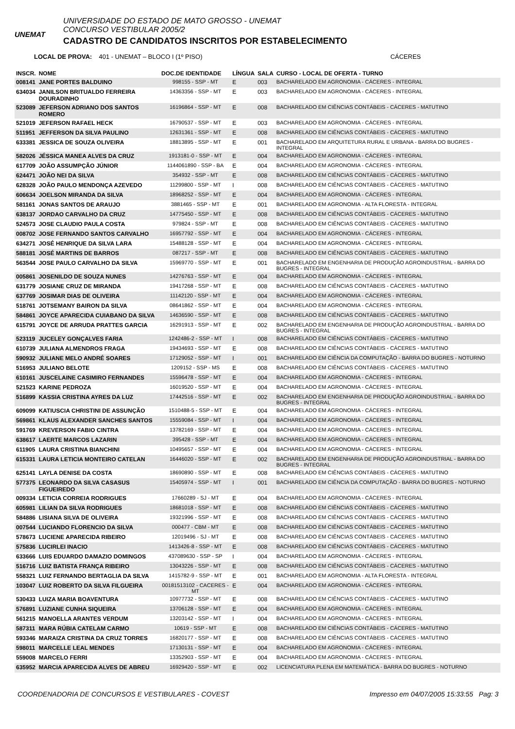UNEMAT
UNIVERSIDADE DO ESTADO DE MATO GROSSO - UNEMAT
CONCURSO VESTIBULAR 2005/2
CADASTRO DE CANDIDATOS INSCRITOS POR ESTABELECIMENTO
LOCAL DE PROVA: 401 - UNEMAT – BLOCO I (1º PISO) CÁCERES
| INSCR. | NOME | DOC.DE IDENTIDADE | LÍNGUA | SALA | CURSO - LOCAL DE OFERTA - TURNO |
| --- | --- | --- | --- | --- | --- |
| 008141 | JANE PORTES BALDUINO | 998155 - SSP - MT | E | 003 | BACHARELADO EM AGRONOMIA - CÁCERES - INTEGRAL |
| 634034 | JANILSON BRITUALDO FERREIRA DOURADINHO | 14363356 - SSP - MT | E | 003 | BACHARELADO EM AGRONOMIA - CÁCERES - INTEGRAL |
| 523089 | JEFERSON ADRIANO DOS SANTOS ROMERO | 16196864 - SSP - MT | E | 008 | BACHARELADO EM CIÊNCIAS CONTÁBEIS - CÁCERES - MATUTINO |
| 521019 | JEFERSON RAFAEL HECK | 16790537 - SSP - MT | E | 003 | BACHARELADO EM AGRONOMIA - CÁCERES - INTEGRAL |
| 511951 | JEFFERSON DA SILVA PAULINO | 12631361 - SSP - MT | E | 008 | BACHARELADO EM CIÊNCIAS CONTÁBEIS - CÁCERES - MATUTINO |
| 633381 | JESSICA DE SOUZA OLIVEIRA | 18813895 - SSP - MT | E | 001 | BACHARELADO EM ARQUITETURA RURAL E URBANA - BARRA DO BUGRES - INTEGRAL |
| 582026 | JÉSSICA MANEA ALVES DA CRUZ | 1913181-0 - SSP - MT | E | 004 | BACHARELADO EM AGRONOMIA - CÁCERES - INTEGRAL |
| 617709 | JOÃO ASSUMPÇÃO JÚNIOR | 1144061890 - SSP - BA | E | 004 | BACHARELADO EM AGRONOMIA - CÁCERES - INTEGRAL |
| 624471 | JOÃO NEI DA SILVA | 354932 - SSP - MT | E | 008 | BACHARELADO EM CIÊNCIAS CONTÁBEIS - CÁCERES - MATUTINO |
| 628328 | JOÃO PAULO MENDONÇA AZEVEDO | 11299800 - SSP - MT | I | 008 | BACHARELADO EM CIÊNCIAS CONTÁBEIS - CÁCERES - MATUTINO |
| 606634 | JOELSON MIRANDA DA SILVA | 18968252 - SSP - MT | E | 004 | BACHARELADO EM AGRONOMIA - CÁCERES - INTEGRAL |
| 581161 | JONAS SANTOS DE ARAUJO | 3881465 - SSP - MT | E | 001 | BACHARELADO EM AGRONOMIA - ALTA FLORESTA - INTEGRAL |
| 638137 | JORDAO CARVALHO DA CRUZ | 14775450 - SSP - MT | E | 008 | BACHARELADO EM CIÊNCIAS CONTÁBEIS - CÁCERES - MATUTINO |
| 524573 | JOSE CLAUDIO PAULA COSTA | 979824 - SSP - MT | E | 008 | BACHARELADO EM CIÊNCIAS CONTÁBEIS - CÁCERES - MATUTINO |
| 008702 | JOSE FERNANDO SANTOS CARVALHO | 16957792 - SSP - MT | E | 004 | BACHARELADO EM AGRONOMIA - CÁCERES - INTEGRAL |
| 634271 | JOSÉ HENRIQUE DA SILVA LARA | 15488128 - SSP - MT | E | 004 | BACHARELADO EM AGRONOMIA - CÁCERES - INTEGRAL |
| 588181 | JOSÉ MARTINS DE BARROS | 087217 - SSP - MT | E | 008 | BACHARELADO EM CIÊNCIAS CONTÁBEIS - CÁCERES - MATUTINO |
| 563544 | JOSE PAULO CARVALHO DA SILVA | 15969770 - SSP - MT | E | 001 | BACHARELADO EM ENGENHARIA DE PRODUÇÃO AGROINDUSTRIAL - BARRA DO BUGRES - INTEGRAL |
| 005861 | JOSENILDO DE SOUZA NUNES | 14276763 - SSP - MT | E | 004 | BACHARELADO EM AGRONOMIA - CÁCERES - INTEGRAL |
| 631779 | JOSIANE CRUZ DE MIRANDA | 19417268 - SSP - MT | E | 008 | BACHARELADO EM CIÊNCIAS CONTÁBEIS - CÁCERES - MATUTINO |
| 637769 | JOSIMAR DIAS DE OLIVEIRA | 11142120 - SSP - MT | E | 004 | BACHARELADO EM AGRONOMIA - CÁCERES - INTEGRAL |
| 518761 | JOTSEMANY BAIRON DA SILVA | 08641862 - SSP - MT | E | 004 | BACHARELADO EM AGRONOMIA - CÁCERES - INTEGRAL |
| 584861 | JOYCE APARECIDA CUIABANO DA SILVA | 14636590 - SSP - MT | E | 008 | BACHARELADO EM CIÊNCIAS CONTÁBEIS - CÁCERES - MATUTINO |
| 615791 | JOYCE DE ARRUDA PRATTES GARCIA | 16291913 - SSP - MT | E | 002 | BACHARELADO EM ENGENHARIA DE PRODUÇÃO AGROINDUSTRIAL - BARRA DO BUGRES - INTEGRAL |
| 523119 | JUCELEY GONÇALVES FARIA | 1242486-2 - SSP - MT | I | 008 | BACHARELADO EM CIÊNCIAS CONTÁBEIS - CÁCERES - MATUTINO |
| 610739 | JULIANA ALMENDROS FRAGA | 19434693 - SSP - MT | E | 008 | BACHARELADO EM CIÊNCIAS CONTÁBEIS - CÁCERES - MATUTINO |
| 590932 | JULIANE MELO ANDRÉ SOARES | 17129052 - SSP - MT | I | 001 | BACHARELADO EM CIÊNCIA DA COMPUTAÇÃO - BARRA DO BUGRES - NOTURNO |
| 516953 | JULIANO BELOTE | 1209152 - SSP - MS | E | 008 | BACHARELADO EM CIÊNCIAS CONTÁBEIS - CÁCERES - MATUTINO |
| 610161 | JUSCELAINE CASIMIRO FERNANDES | 15596478 - SSP - MT | E | 004 | BACHARELADO EM AGRONOMIA - CÁCERES - INTEGRAL |
| 521523 | KARINE PEDROZA | 16019520 - SSP - MT | E | 004 | BACHARELADO EM AGRONOMIA - CÁCERES - INTEGRAL |
| 516899 | KASSIA CRISTINA AYRES DA LUZ | 17442516 - SSP - MT | E | 002 | BACHARELADO EM ENGENHARIA DE PRODUÇÃO AGROINDUSTRIAL - BARRA DO BUGRES - INTEGRAL |
| 609099 | KATIUSCIA CHRISTINI DE ASSUNÇÃO | 1510488-5 - SSP - MT | E | 004 | BACHARELADO EM AGRONOMIA - CÁCERES - INTEGRAL |
| 569861 | KLAUS ALEXANDER SANCHES SANTOS | 15559084 - SSP - MT | I | 004 | BACHARELADO EM AGRONOMIA - CÁCERES - INTEGRAL |
| 591769 | KREVERSON FABIO CINTRA | 13782169 - SSP - MT | E | 004 | BACHARELADO EM AGRONOMIA - CÁCERES - INTEGRAL |
| 638617 | LAERTE MARCOS LAZARIN | 395428 - SSP - MT | E | 004 | BACHARELADO EM AGRONOMIA - CÁCERES - INTEGRAL |
| 611905 | LAURA CRISTINA BIANCHINI | 10495657 - SSP - MT | E | 004 | BACHARELADO EM AGRONOMIA - CÁCERES - INTEGRAL |
| 615331 | LAURA LETICIA MONTEIRO CATELAN | 16446020 - SSP - MT | E | 002 | BACHARELADO EM ENGENHARIA DE PRODUÇÃO AGROINDUSTRIAL - BARRA DO BUGRES - INTEGRAL |
| 625141 | LAYLA DENISE DA COSTA | 18690890 - SSP - MT | E | 008 | BACHARELADO EM CIÊNCIAS CONTÁBEIS - CÁCERES - MATUTINO |
| 577375 | LEONARDO DA SILVA CASASUS FIGUEIREDO | 15405974 - SSP - MT | I | 001 | BACHARELADO EM CIÊNCIA DA COMPUTAÇÃO - BARRA DO BUGRES - NOTURNO |
| 009334 | LETICIA CORREIA RODRIGUES | 17660289 - SJ - MT | E | 004 | BACHARELADO EM AGRONOMIA - CÁCERES - INTEGRAL |
| 605981 | LILIAN DA SILVA RODRIGUES | 18681018 - SSP - MT | E | 008 | BACHARELADO EM CIÊNCIAS CONTÁBEIS - CÁCERES - MATUTINO |
| 584886 | LISIANA SILVA DE OLIVEIRA | 19321996 - SSP - MT | E | 008 | BACHARELADO EM CIÊNCIAS CONTÁBEIS - CÁCERES - MATUTINO |
| 007544 | LUCIANDO FLORENCIO DA SILVA | 000477 - CBM - MT | E | 008 | BACHARELADO EM CIÊNCIAS CONTÁBEIS - CÁCERES - MATUTINO |
| 578673 | LUCIENE APARECIDA RIBEIRO | 12019496 - SJ - MT | E | 008 | BACHARELADO EM CIÊNCIAS CONTÁBEIS - CÁCERES - MATUTINO |
| 575836 | LUCIRLEI INACIO | 1413426-8 - SSP - MT | E | 008 | BACHARELADO EM CIÊNCIAS CONTÁBEIS - CÁCERES - MATUTINO |
| 633666 | LUIS EDUARDO DAMAZIO DOMINGOS | 437089630 - SSP - SP | I | 004 | BACHARELADO EM AGRONOMIA - CÁCERES - INTEGRAL |
| 516716 | LUIZ BATISTA FRANÇA RIBEIRO | 13043226 - SSP - MT | E | 008 | BACHARELADO EM CIÊNCIAS CONTÁBEIS - CÁCERES - MATUTINO |
| 558321 | LUIZ FERNANDO BERTAGLIA DA SILVA | 1415782-9 - SSP - MT | E | 001 | BACHARELADO EM AGRONOMIA - ALTA FLORESTA - INTEGRAL |
| 103047 | LUIZ ROBERTO DA SILVA FILGUEIRA | 00181513102 - CACERES - MT | E | 004 | BACHARELADO EM AGRONOMIA - CÁCERES - INTEGRAL |
| 530433 | LUIZA MARIA BOAVENTURA | 10977732 - SSP - MT | E | 008 | BACHARELADO EM CIÊNCIAS CONTÁBEIS - CÁCERES - MATUTINO |
| 576891 | LUZIANE CUNHA SIQUEIRA | 13706128 - SSP - MT | E | 004 | BACHARELADO EM AGRONOMIA - CÁCERES - INTEGRAL |
| 561215 | MANOELLA ARANTES VERDUM | 13203142 - SSP - MT | I | 004 | BACHARELADO EM AGRONOMIA - CÁCERES - INTEGRAL |
| 587311 | MARA RÚBIA CATELAM CARMO | 10619 - SSP - MT | E | 008 | BACHARELADO EM CIÊNCIAS CONTÁBEIS - CÁCERES - MATUTINO |
| 593346 | MARAIZA CRISTINA DA CRUZ TORRES | 16820177 - SSP - MT | E | 008 | BACHARELADO EM CIÊNCIAS CONTÁBEIS - CÁCERES - MATUTINO |
| 598011 | MARCELLE LEAL MENDES | 17130131 - SSP - MT | E | 004 | BACHARELADO EM AGRONOMIA - CÁCERES - INTEGRAL |
| 559008 | MARCELO FERRI | 13352903 - SSP - MT | E | 004 | BACHARELADO EM AGRONOMIA - CÁCERES - INTEGRAL |
| 635952 | MARCIA APARECIDA ALVES DE ABREU | 16929420 - SSP - MT | E | 002 | LICENCIATURA PLENA EM MATEMÁTICA - BARRA DO BUGRES - NOTURNO |
COORDENADORIA DE CONCURSOS E VESTIBULARES - COVEST Impresso em 04/07/2005 15:33:55 Pag: 3